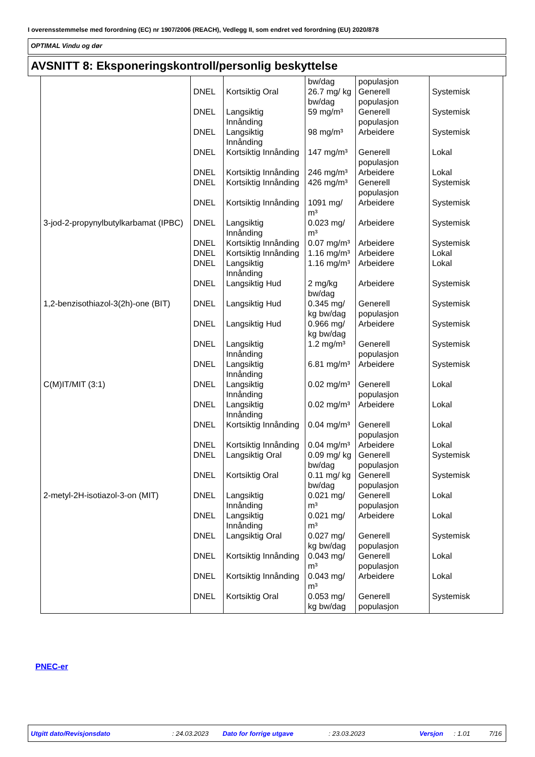I overensstemmelse med forordning (EC) nr 1907/2006 (REACH), Vedlegg II, som endret ved forordning (EU) 2020/878
OPTIMAL Vindu og dør
AVSNITT 8: Eksponeringskontroll/personlig beskyttelse
| | | | bw/dag | populasjon | |
| | DNEL | Kortsiktig Oral | 26.7 mg/ kg bw/dag | Generell populasjon | Systemisk |
| | DNEL | Langsiktig Innånding | 59 mg/m³ | Generell populasjon | Systemisk |
| | DNEL | Langsiktig Innånding | 98 mg/m³ | Arbeidere | Systemisk |
| | DNEL | Kortsiktig Innånding | 147 mg/m³ | Generell populasjon | Lokal |
| | DNEL | Kortsiktig Innånding | 246 mg/m³ | Arbeidere | Lokal |
| | DNEL | Kortsiktig Innånding | 426 mg/m³ | Generell populasjon | Systemisk |
| | DNEL | Kortsiktig Innånding | 1091 mg/ m³ | Arbeidere | Systemisk |
| 3-jod-2-propynylbutylkarbamat (IPBC) | DNEL | Langsiktig Innånding | 0.023 mg/ m³ | Arbeidere | Systemisk |
| | DNEL | Kortsiktig Innånding | 0.07 mg/m³ | Arbeidere | Systemisk |
| | DNEL | Kortsiktig Innånding | 1.16 mg/m³ | Arbeidere | Lokal |
| | DNEL | Langsiktig Innånding | 1.16 mg/m³ | Arbeidere | Lokal |
| | DNEL | Langsiktig Hud | 2 mg/kg bw/dag | Arbeidere | Systemisk |
| 1,2-benzisothiazol-3(2h)-one (BIT) | DNEL | Langsiktig Hud | 0.345 mg/ kg bw/dag | Generell populasjon | Systemisk |
| | DNEL | Langsiktig Hud | 0.966 mg/ kg bw/dag | Arbeidere | Systemisk |
| | DNEL | Langsiktig Innånding | 1.2 mg/m³ | Generell populasjon | Systemisk |
| | DNEL | Langsiktig Innånding | 6.81 mg/m³ | Arbeidere | Systemisk |
| C(M)IT/MIT (3:1) | DNEL | Langsiktig Innånding | 0.02 mg/m³ | Generell populasjon | Lokal |
| | DNEL | Langsiktig Innånding | 0.02 mg/m³ | Arbeidere | Lokal |
| | DNEL | Kortsiktig Innånding | 0.04 mg/m³ | Generell populasjon | Lokal |
| | DNEL | Kortsiktig Innånding | 0.04 mg/m³ | Arbeidere | Lokal |
| | DNEL | Langsiktig Oral | 0.09 mg/ kg bw/dag | Generell populasjon | Systemisk |
| | DNEL | Kortsiktig Oral | 0.11 mg/ kg bw/dag | Generell populasjon | Systemisk |
| 2-metyl-2H-isotiazol-3-on (MIT) | DNEL | Langsiktig Innånding | 0.021 mg/ m³ | Generell populasjon | Lokal |
| | DNEL | Langsiktig Innånding | 0.021 mg/ m³ | Arbeidere | Lokal |
| | DNEL | Langsiktig Oral | 0.027 mg/ kg bw/dag | Generell populasjon | Systemisk |
| | DNEL | Kortsiktig Innånding | 0.043 mg/ m³ | Generell populasjon | Lokal |
| | DNEL | Kortsiktig Innånding | 0.043 mg/ m³ | Arbeidere | Lokal |
| | DNEL | Kortsiktig Oral | 0.053 mg/ kg bw/dag | Generell populasjon | Systemisk |
PNEC-er
Utgitt dato/Revisjonsdato: 24.03.2023 Dato for forrige utgave: 23.03.2023 Versjon: 1.01 7/16